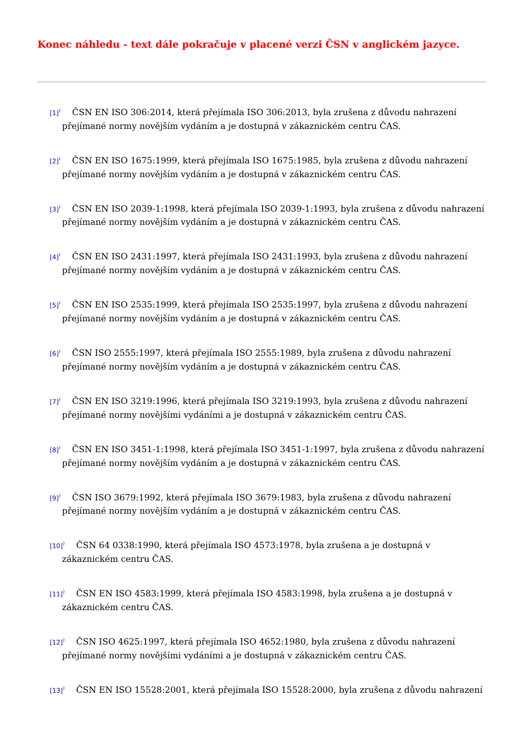Konec náhledu - text dále pokračuje v placené verzi ČSN v anglickém jazyce.
[1]<sup>)</sup> ČSN EN ISO 306:2014, která přejímala ISO 306:2013, byla zrušena z důvodu nahrazení přejímané normy novějším vydáním a je dostupná v zákaznickém centru ČAS.
[2]<sup>)</sup> ČSN EN ISO 1675:1999, která přejímala ISO 1675:1985, byla zrušena z důvodu nahrazení přejímané normy novějším vydáním a je dostupná v zákaznickém centru ČAS.
[3]<sup>)</sup> ČSN EN ISO 2039-1:1998, která přejímala ISO 2039-1:1993, byla zrušena z důvodu nahrazení přejímané normy novějším vydáním a je dostupná v zákaznickém centru ČAS.
[4]<sup>)</sup> ČSN EN ISO 2431:1997, která přejímala ISO 2431:1993, byla zrušena z důvodu nahrazení přejímané normy novějším vydáním a je dostupná v zákaznickém centru ČAS.
[5]<sup>)</sup> ČSN EN ISO 2535:1999, která přejímala ISO 2535:1997, byla zrušena z důvodu nahrazení přejímané normy novějším vydáním a je dostupná v zákaznickém centru ČAS.
[6]<sup>)</sup> ČSN ISO 2555:1997, která přejímala ISO 2555:1989, byla zrušena z důvodu nahrazení přejímané normy novějším vydáním a je dostupná v zákaznickém centru ČAS.
[7]<sup>)</sup> ČSN EN ISO 3219:1996, která přejímala ISO 3219:1993, byla zrušena z důvodu nahrazení přejímané normy novějšími vydáními a je dostupná v zákaznickém centru ČAS.
[8]<sup>)</sup> ČSN EN ISO 3451-1:1998, která přejímala ISO 3451-1:1997, byla zrušena z důvodu nahrazení přejímané normy novějším vydáním a je dostupná v zákaznickém centru ČAS.
[9]<sup>)</sup> ČSN ISO 3679:1992, která přejímala ISO 3679:1983, byla zrušena z důvodu nahrazení přejímané normy novějším vydáním a je dostupná v zákaznickém centru ČAS.
[10]<sup>)</sup> ČSN 64 0338:1990, která přejímala ISO 4573:1978, byla zrušena a je dostupná v zákaznickém centru ČAS.
[11]<sup>)</sup> ČSN EN ISO 4583:1999, která přejímala ISO 4583:1998, byla zrušena a je dostupná v zákaznickém centru ČAS.
[12]<sup>)</sup> ČSN ISO 4625:1997, která přejímala ISO 4652:1980, byla zrušena z důvodu nahrazení přejímané normy novějšími vydáními a je dostupná v zákaznickém centru ČAS.
[13]<sup>)</sup> ČSN EN ISO 15528:2001, která přejímala ISO 15528:2000, byla zrušena z důvodu nahrazení